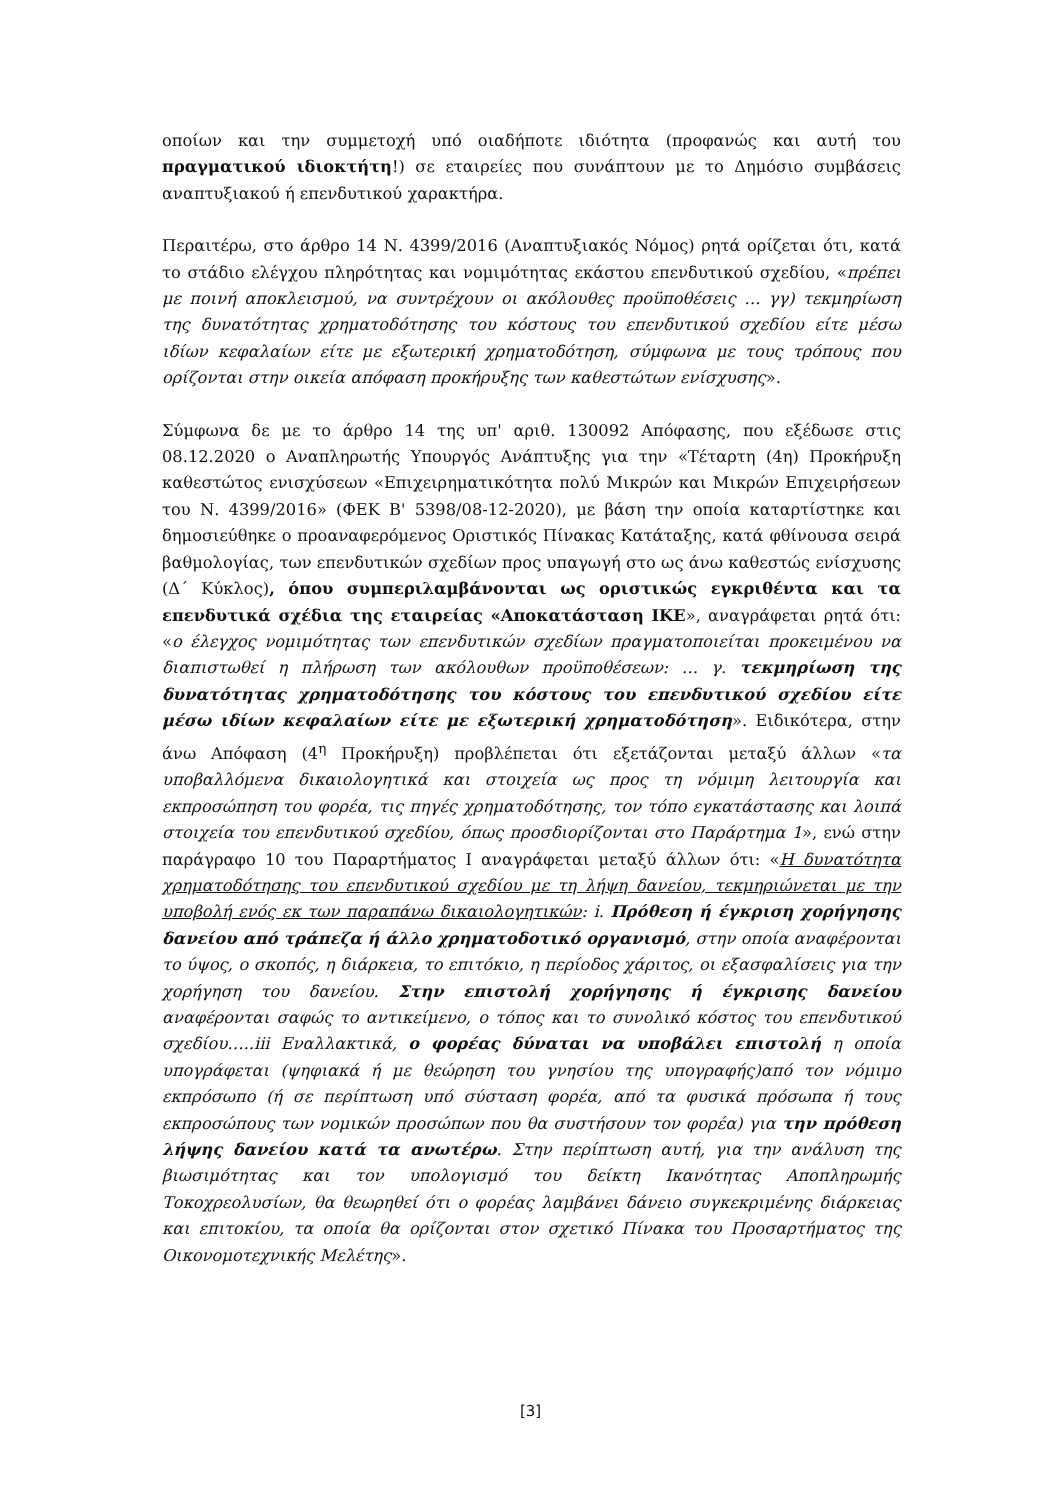οποίων και την συμμετοχή υπό οιαδήποτε ιδιότητα (προφανώς και αυτή του πραγματικού ιδιοκτήτη!) σε εταιρείες που συνάπτουν με το Δημόσιο συμβάσεις αναπτυξιακού ή επενδυτικού χαρακτήρα.
Περαιτέρω, στο άρθρο 14 Ν. 4399/2016 (Αναπτυξιακός Νόμος) ρητά ορίζεται ότι, κατά το στάδιο ελέγχου πληρότητας και νομιμότητας εκάστου επενδυτικού σχεδίου, «πρέπει με ποινή αποκλεισμού, να συντρέχουν οι ακόλουθες προϋποθέσεις … γγ) τεκμηρίωση της δυνατότητας χρηματοδότησης του κόστους του επενδυτικού σχεδίου είτε μέσω ιδίων κεφαλαίων είτε με εξωτερική χρηματοδότηση, σύμφωνα με τους τρόπους που ορίζονται στην οικεία απόφαση προκήρυξης των καθεστώτων ενίσχυσης».
Σύμφωνα δε με το άρθρο 14 της υπ' αριθ. 130092 Απόφασης, που εξέδωσε στις 08.12.2020 ο Αναπληρωτής Υπουργός Ανάπτυξης για την «Τέταρτη (4η) Προκήρυξη καθεστώτος ενισχύσεων «Επιχειρηματικότητα πολύ Μικρών και Μικρών Επιχειρήσεων του Ν. 4399/2016» (ΦΕΚ Β' 5398/08-12-2020), με βάση την οποία καταρτίστηκε και δημοσιεύθηκε ο προαναφερόμενος Οριστικός Πίνακας Κατάταξης, κατά φθίνουσα σειρά βαθμολογίας, των επενδυτικών σχεδίων προς υπαγωγή στο ως άνω καθεστώς ενίσχυσης (Δ΄ Κύκλος), όπου συμπεριλαμβάνονται ως οριστικώς εγκριθέντα και τα επενδυτικά σχέδια της εταιρείας «Αποκατάσταση ΙΚΕ», αναγράφεται ρητά ότι: «ο έλεγχος νομιμότητας των επενδυτικών σχεδίων πραγματοποιείται προκειμένου να διαπιστωθεί η πλήρωση των ακόλουθων προϋποθέσεων: … γ. τεκμηρίωση της δυνατότητας χρηματοδότησης του κόστους του επενδυτικού σχεδίου είτε μέσω ιδίων κεφαλαίων είτε με εξωτερική χρηματοδότηση». Ειδικότερα, στην άνω Απόφαση (4<sup>η</sup> Προκήρυξη) προβλέπεται ότι εξετάζονται μεταξύ άλλων «τα υποβαλλόμενα δικαιολογητικά και στοιχεία ως προς τη νόμιμη λειτουργία και εκπροσώπηση του φορέα, τις πηγές χρηματοδότησης, τον τόπο εγκατάστασης και λοιπά στοιχεία του επενδυτικού σχεδίου, όπως προσδιορίζονται στο Παράρτημα 1», ενώ στην παράγραφο 10 του Παραρτήματος Ι αναγράφεται μεταξύ άλλων ότι: «Η δυνατότητα χρηματοδότησης του επενδυτικού σχεδίου με τη λήψη δανείου, τεκμηριώνεται με την υποβολή ενός εκ των παραπάνω δικαιολογητικών: i. Πρόθεση ή έγκριση χορήγησης δανείου από τράπεζα ή άλλο χρηματοδοτικό οργανισμό, στην οποία αναφέρονται το ύψος, ο σκοπός, η διάρκεια, το επιτόκιο, η περίοδος χάριτος, οι εξασφαλίσεις για την χορήγηση του δανείου. Στην επιστολή χορήγησης ή έγκρισης δανείου αναφέρονται σαφώς το αντικείμενο, ο τόπος και το συνολικό κόστος του επενδυτικού σχεδίου…..iii Εναλλακτικά, ο φορέας δύναται να υποβάλει επιστολή η οποία υπογράφεται (ψηφιακά ή με θεώρηση του γνησίου της υπογραφής)από τον νόμιμο εκπρόσωπο (ή σε περίπτωση υπό σύσταση φορέα, από τα φυσικά πρόσωπα ή τους εκπροσώπους των νομικών προσώπων που θα συστήσουν τον φορέα) για την πρόθεση λήψης δανείου κατά τα ανωτέρω. Στην περίπτωση αυτή, για την ανάλυση της βιωσιμότητας και τον υπολογισμό του δείκτη Ικανότητας Αποπληρωμής Τοκοχρεολυσίων, θα θεωρηθεί ότι ο φορέας λαμβάνει δάνειο συγκεκριμένης διάρκειας και επιτοκίου, τα οποία θα ορίζονται στον σχετικό Πίνακα του Προσαρτήματος της Οικονομοτεχνικής Μελέτης».
[3]